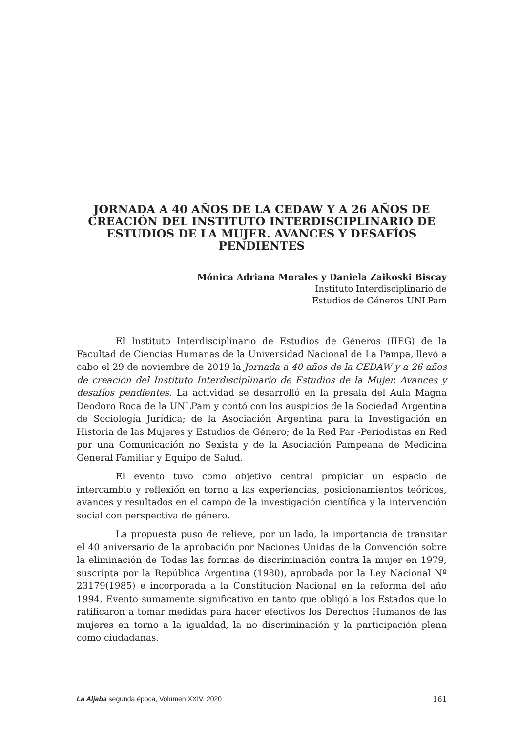JORNADA A 40 AÑOS DE LA CEDAW Y A 26 AÑOS DE CREACIÓN DEL INSTITUTO INTERDISCIPLINARIO DE ESTUDIOS DE LA MUJER. AVANCES Y DESAFÍOS PENDIENTES
Mónica Adriana Morales y Daniela Zaikoski Biscay
Instituto Interdisciplinario de
Estudios de Géneros UNLPam
El Instituto Interdisciplinario de Estudios de Géneros (IIEG) de la Facultad de Ciencias Humanas de la Universidad Nacional de La Pampa, llevó a cabo el 29 de noviembre de 2019 la Jornada a 40 años de la CEDAW y a 26 años de creación del Instituto Interdisciplinario de Estudios de la Mujer. Avances y desafíos pendientes. La actividad se desarrolló en la presala del Aula Magna Deodoro Roca de la UNLPam y contó con los auspicios de la Sociedad Argentina de Sociología Jurídica; de la Asociación Argentina para la Investigación en Historia de las Mujeres y Estudios de Género; de la Red Par -Periodistas en Red por una Comunicación no Sexista y de la Asociación Pampeana de Medicina General Familiar y Equipo de Salud.
El evento tuvo como objetivo central propiciar un espacio de intercambio y reflexión en torno a las experiencias, posicionamientos teóricos, avances y resultados en el campo de la investigación científica y la intervención social con perspectiva de género.
La propuesta puso de relieve, por un lado, la importancia de transitar el 40 aniversario de la aprobación por Naciones Unidas de la Convención sobre la eliminación de Todas las formas de discriminación contra la mujer en 1979, suscripta por la República Argentina (1980), aprobada por la Ley Nacional Nº 23179(1985) e incorporada a la Constitución Nacional en la reforma del año 1994. Evento sumamente significativo en tanto que obligó a los Estados que lo ratificaron a tomar medidas para hacer efectivos los Derechos Humanos de las mujeres en torno a la igualdad, la no discriminación y la participación plena como ciudadanas.
La Aljaba segunda época, Volumen XXIV, 2020 161